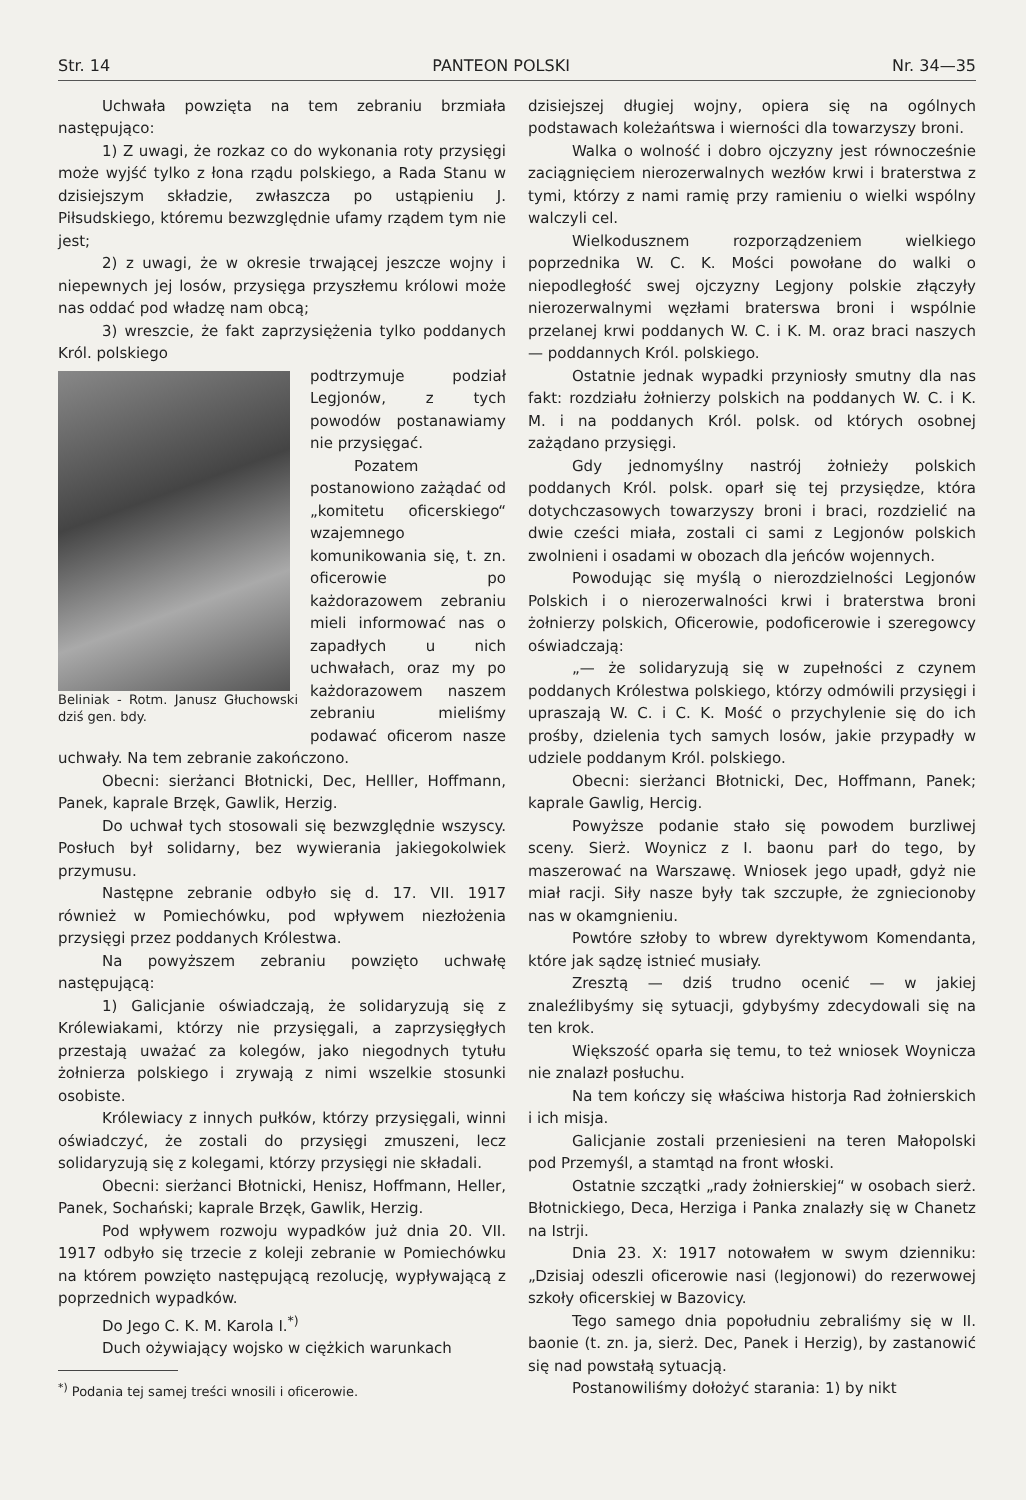Str. 14 PANTEON POLSKI Nr. 34—35
Uchwała powzięta na tem zebraniu brzmiała następująco:
1) Z uwagi, że rozkaz co do wykonania roty przysięgi może wyjść tylko z łona rządu polskiego, a Rada Stanu w dzisiejszym składzie, zwłaszcza po ustąpieniu J. Piłsudskiego, któremu bezwzględnie ufamy rządem tym nie jest;
2) z uwagi, że w okresie trwającej jeszcze wojny i niepewnych jej losów, przysięga przyszłemu królowi może nas oddać pod władzę nam obcą;
3) wreszcie, że fakt zaprzysiężenia tylko poddanych Król. polskiego
Beliniak - Rotm. Janusz Głuchowski dziś gen. bdy.
podtrzymuje podział Legjonów, z tych powodów postanawiamy nie przysięgać.
Pozatem postanowiono zażądać od „komitetu oficerskiego“ wzajemnego komunikowania się, t. zn. oficerowie po każdorazowem zebraniu mieli informować nas o zapadłych u nich uchwałach, oraz my po każdorazowem naszem zebraniu mieliśmy podawać oficerom nasze uchwały. Na tem zebranie zakończono.
Obecni: sierżanci Błotnicki, Dec, Helller, Hoffmann, Panek, kaprale Brzęk, Gawlik, Herzig.
Do uchwał tych stosowali się bezwzględnie wszyscy. Posłuch był solidarny, bez wywierania jakiegokolwiek przymusu.
Następne zebranie odbyło się d. 17. VII. 1917 również w Pomiechówku, pod wpływem niezłożenia przysięgi przez poddanych Królestwa.
Na powyższem zebraniu powzięto uchwałę następującą:
1) Galicjanie oświadczają, że solidaryzują się z Królewiakami, którzy nie przysięgali, a zaprzysięgłych przestają uważać za kolegów, jako niegodnych tytułu żołnierza polskiego i zrywają z nimi wszelkie stosunki osobiste.
Królewiacy z innych pułków, którzy przysięgali, winni oświadczyć, że zostali do przysięgi zmuszeni, lecz solidaryzują się z kolegami, którzy przysięgi nie składali.
Obecni: sierżanci Błotnicki, Henisz, Hoffmann, Heller, Panek, Sochański; kaprale Brzęk, Gawlik, Herzig.
Pod wpływem rozwoju wypadków już dnia 20. VII. 1917 odbyło się trzecie z koleji zebranie w Pomiechówku na którem powzięto następującą rezolucję, wypływającą z poprzednich wypadków.
Do Jego C. K. M. Karola I.<sup>*)</sup>
Duch ożywiający wojsko w ciężkich warunkach
<sup>*)</sup> Podania tej samej treści wnosili i oficerowie.
dzisiejszej długiej wojny, opiera się na ogólnych podstawach koleżańtswa i wierności dla towarzyszy broni.
Walka o wolność i dobro ojczyzny jest równocześnie zaciągnięciem nierozerwalnych wezłów krwi i braterstwa z tymi, którzy z nami ramię przy ramieniu o wielki wspólny walczyli cel.
Wielkodusznem rozporządzeniem wielkiego poprzednika W. C. K. Mości powołane do walki o niepodległość swej ojczyzny Legjony polskie złączyły nierozerwalnymi węzłami braterswa broni i wspólnie przelanej krwi poddanych W. C. i K. M. oraz braci naszych — poddannych Król. polskiego.
Ostatnie jednak wypadki przyniosły smutny dla nas fakt: rozdziału żołnierzy polskich na poddanych W. C. i K. M. i na poddanych Król. polsk. od których osobnej zażądano przysięgi.
Gdy jednomyślny nastrój żołnieży polskich poddanych Król. polsk. oparł się tej przysiędze, która dotychczasowych towarzyszy broni i braci, rozdzielić na dwie cześci miała, zostali ci sami z Legjonów polskich zwolnieni i osadami w obozach dla jeńców wojennych.
Powodując się myślą o nierozdzielności Legjonów Polskich i o nierozerwalności krwi i braterstwa broni żołnierzy polskich, Oficerowie, podoficerowie i szeregowcy oświadczają:
„— że solidaryzują się w zupełności z czynem poddanych Królestwa polskiego, którzy odmówili przysięgi i upraszają W. C. i C. K. Mość o przychylenie się do ich prośby, dzielenia tych samych losów, jakie przypadły w udziele poddanym Król. polskiego.
Obecni: sierżanci Błotnicki, Dec, Hoffmann, Panek; kaprale Gawlig, Hercig.
Powyższe podanie stało się powodem burzliwej sceny. Sierż. Woynicz z I. baonu parł do tego, by maszerować na Warszawę. Wniosek jego upadł, gdyż nie miał racji. Siły nasze były tak szczupłe, że zgniecionoby nas w okamgnieniu.
Powtóre szłoby to wbrew dyrektywom Komendanta, które jak sądzę istnieć musiały.
Zresztą — dziś trudno ocenić — w jakiej znaleźlibyśmy się sytuacji, gdybyśmy zdecydowali się na ten krok.
Większość oparła się temu, to też wniosek Woynicza nie znalazł posłuchu.
Na tem kończy się właściwa historja Rad żołnierskich i ich misja.
Galicjanie zostali przeniesieni na teren Małopolski pod Przemyśl, a stamtąd na front włoski.
Ostatnie szczątki „rady żołnierskiej“ w osobach sierż. Błotnickiego, Deca, Herziga i Panka znalazły się w Chanetz na Istrji.
Dnia 23. X: 1917 notowałem w swym dzienniku: „Dzisiaj odeszli oficerowie nasi (legjonowi) do rezerwowej szkoły oficerskiej w Bazovicy.
Tego samego dnia popołudniu zebraliśmy się w II. baonie (t. zn. ja, sierż. Dec, Panek i Herzig), by zastanowić się nad powstałą sytuacją.
Postanowiliśmy dołożyć starania: 1) by nikt